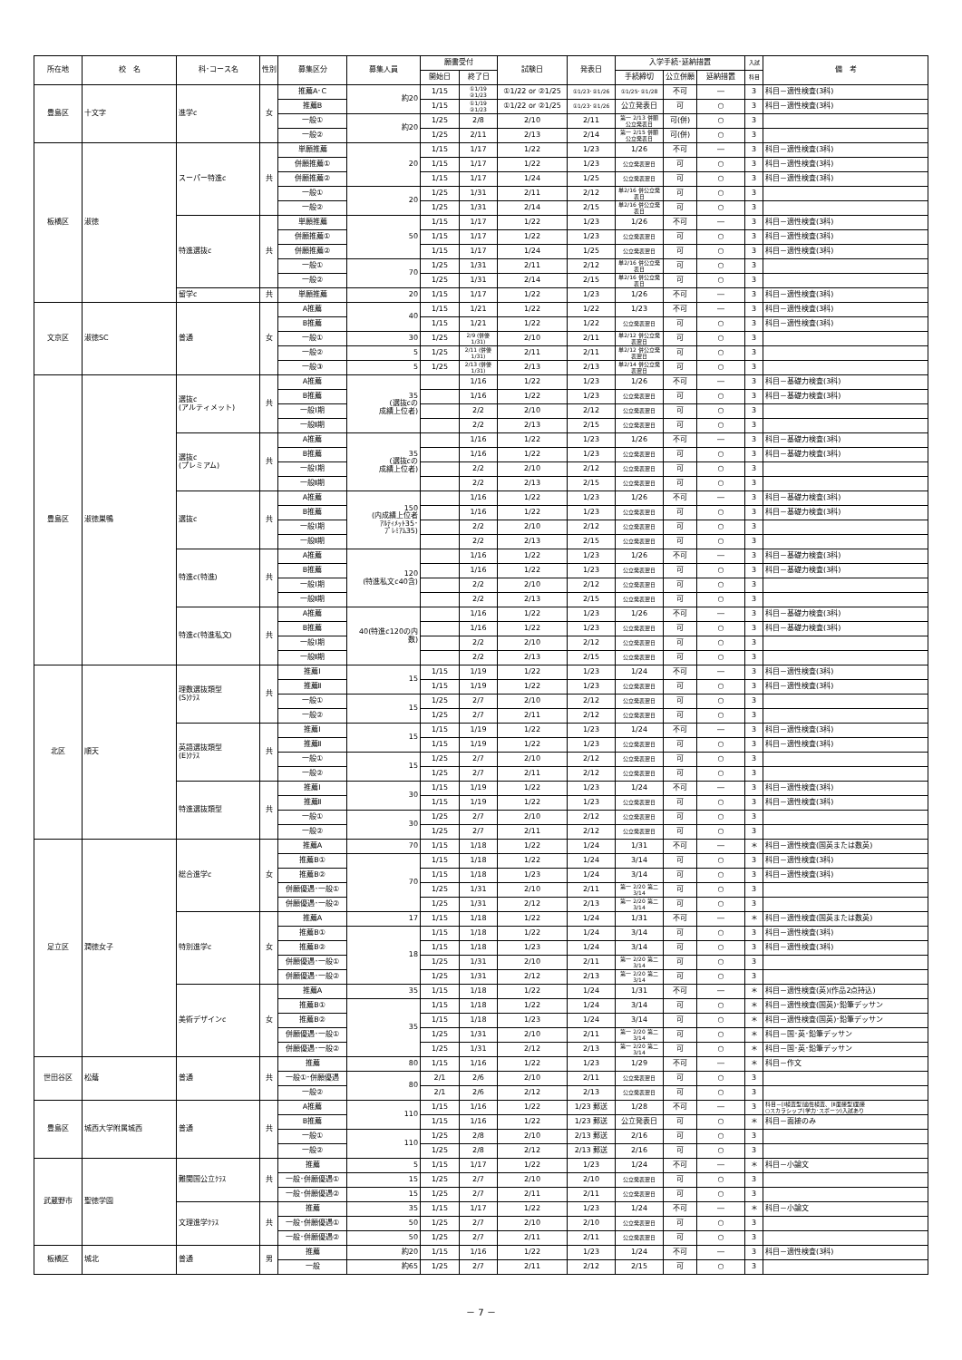| 所在地 | 校 名 | 科･コース名 | 性別 | 募集区分 | 募集人員 | 願書受付 | | 試験日 | 発表日 | 入学手続･延納措置 | | | 入試 | 備 考 |
| --- | --- | --- | --- | --- | --- | --- | --- | --- | --- | --- | --- | --- | --- | --- |
| | | | | | | 開始日 | 終了日 | | | 手続締切 | 公立併願 | 延納措置 | 科目 | |
| 豊島区 | 十文字 | 進学c | 女 | 推薦A･C | 約20 | 1/15 | ①1/19 ②1/23 | ①1/22 or ②1/25 | ①1/23･②1/26 | ①1/25･②1/28 | 不可 | ― | 3 | 科目－適性検査(3科) |
| | | | | 推薦B | | 1/15 | ①1/19 ②1/23 | ①1/22 or ②1/25 | ①1/23･②1/26 | 公立発表日 | 可 | ○ | 3 | 科目－適性検査(3科) |
| | | | | 一般① | 約20 | 1/25 | 2/8 | 2/10 | 2/11 | 第一 2/13 併願 公立発表日 | 可(併) | ○ | 3 | |
| | | | | 一般② | | 1/25 | 2/11 | 2/13 | 2/14 | 第一 2/15 併願 公立発表日 | 可(併) | ○ | 3 | |
| 板橋区 | 淑徳 | スーパー特進c | 共 | 単願推薦 | 20 | 1/15 | 1/17 | 1/22 | 1/23 | 1/26 | 不可 | ― | 3 | 科目－適性検査(3科) |
| | | | | 併願推薦① | | 1/15 | 1/17 | 1/22 | 1/23 | 公立発表翌日 | 可 | ○ | 3 | 科目－適性検査(3科) |
| | | | | 併願推薦② | | 1/15 | 1/17 | 1/24 | 1/25 | 公立発表翌日 | 可 | ○ | 3 | 科目－適性検査(3科) |
| | | | | 一般① | 20 | 1/25 | 1/31 | 2/11 | 2/12 | 単2/16 併公立発表日 | 可 | ○ | 3 | |
| | | | | 一般② | | 1/25 | 1/31 | 2/14 | 2/15 | 単2/16 併公立発表日 | 可 | ○ | 3 | |
| | | 特進選抜c | 共 | 単願推薦 | 50 | 1/15 | 1/17 | 1/22 | 1/23 | 1/26 | 不可 | ― | 3 | 科目－適性検査(3科) |
| | | | | 併願推薦① | | 1/15 | 1/17 | 1/22 | 1/23 | 公立発表翌日 | 可 | ○ | 3 | 科目－適性検査(3科) |
| | | | | 併願推薦② | | 1/15 | 1/17 | 1/24 | 1/25 | 公立発表翌日 | 可 | ○ | 3 | 科目－適性検査(3科) |
| | | | | 一般① | 70 | 1/25 | 1/31 | 2/11 | 2/12 | 単2/16 併公立発表日 | 可 | ○ | 3 | |
| | | | | 一般② | | 1/25 | 1/31 | 2/14 | 2/15 | 単2/16 併公立発表日 | 可 | ○ | 3 | |
| | | 留学c | 共 | 単願推薦 | 20 | 1/15 | 1/17 | 1/22 | 1/23 | 1/26 | 不可 | ― | 3 | 科目－適性検査(3科) |
| 文京区 | 淑徳SC | 普通 | 女 | A推薦 | 40 | 1/15 | 1/21 | 1/22 | 1/22 | 1/23 | 不可 | ― | 3 | 科目－適性検査(3科) |
| | | | | B推薦 | | 1/15 | 1/21 | 1/22 | 1/22 | 公立発表翌日 | 可 | ○ | 3 | 科目－適性検査(3科) |
| | | | | 一般① | 30 | 1/25 | 2/9 (併優1/31) | 2/10 | 2/11 | 単2/12 併公立発表翌日 | 可 | ○ | 3 | |
| | | | | 一般② | 5 | 1/25 | 2/11 (併優1/31) | 2/11 | 2/11 | 単2/12 併公立発表翌日 | 可 | ○ | 3 | |
| | | | | 一般③ | 5 | 1/25 | 2/13 (併優1/31) | 2/13 | 2/13 | 単2/14 併公立発表翌日 | 可 | ○ | 3 | |
| 豊島区 | 淑徳巣鴨 | 選抜c (アルティメット) | 共 | A推薦 | 35 (選抜cの 成績上位者) | | 1/16 | 1/22 | 1/23 | 1/26 | 不可 | ― | 3 | 科目－基礎力検査(3科) |
| | | | | B推薦 | | | 1/16 | 1/22 | 1/23 | 公立発表翌日 | 可 | ○ | 3 | 科目－基礎力検査(3科) |
| | | | | 一般Ⅰ期 | | | 2/2 | 2/10 | 2/12 | 公立発表翌日 | 可 | ○ | 3 | |
| | | | | 一般Ⅱ期 | | | 2/2 | 2/13 | 2/15 | 公立発表翌日 | 可 | ○ | 3 | |
| | | 選抜c (プレミアム) | 共 | A推薦 | 35 (選抜cの 成績上位者) | | 1/16 | 1/22 | 1/23 | 1/26 | 不可 | ― | 3 | 科目－基礎力検査(3科) |
| | | | | B推薦 | | | 1/16 | 1/22 | 1/23 | 公立発表翌日 | 可 | ○ | 3 | 科目－基礎力検査(3科) |
| | | | | 一般Ⅰ期 | | | 2/2 | 2/10 | 2/12 | 公立発表翌日 | 可 | ○ | 3 | |
| | | | | 一般Ⅱ期 | | | 2/2 | 2/13 | 2/15 | 公立発表翌日 | 可 | ○ | 3 | |
| | | 選抜c | 共 | A推薦 | 150 (内成績上位者 ｱﾙﾃｨﾒｯﾄ35･ ﾌﾟﾚﾐｱﾑ35) | | 1/16 | 1/22 | 1/23 | 1/26 | 不可 | ― | 3 | 科目－基礎力検査(3科) |
| | | | | B推薦 | | | 1/16 | 1/22 | 1/23 | 公立発表翌日 | 可 | ○ | 3 | 科目－基礎力検査(3科) |
| | | | | 一般Ⅰ期 | | | 2/2 | 2/10 | 2/12 | 公立発表翌日 | 可 | ○ | 3 | |
| | | | | 一般Ⅱ期 | | | 2/2 | 2/13 | 2/15 | 公立発表翌日 | 可 | ○ | 3 | |
| | | 特進c(特進) | 共 | A推薦 | 120 (特進私文c40含) | | 1/16 | 1/22 | 1/23 | 1/26 | 不可 | ― | 3 | 科目－基礎力検査(3科) |
| | | | | B推薦 | | | 1/16 | 1/22 | 1/23 | 公立発表翌日 | 可 | ○ | 3 | 科目－基礎力検査(3科) |
| | | | | 一般Ⅰ期 | | | 2/2 | 2/10 | 2/12 | 公立発表翌日 | 可 | ○ | 3 | |
| | | | | 一般Ⅱ期 | | | 2/2 | 2/13 | 2/15 | 公立発表翌日 | 可 | ○ | 3 | |
| | | 特進c(特進私文) | 共 | A推薦 | 40(特進c120の内 数) | | 1/16 | 1/22 | 1/23 | 1/26 | 不可 | ― | 3 | 科目－基礎力検査(3科) |
| | | | | B推薦 | | | 1/16 | 1/22 | 1/23 | 公立発表翌日 | 可 | ○ | 3 | 科目－基礎力検査(3科) |
| | | | | 一般Ⅰ期 | | | 2/2 | 2/10 | 2/12 | 公立発表翌日 | 可 | ○ | 3 | |
| | | | | 一般Ⅱ期 | | | 2/2 | 2/13 | 2/15 | 公立発表翌日 | 可 | ○ | 3 | |
| 北区 | 順天 | 理数選抜類型 (S)ｸﾗｽ | 共 | 推薦Ⅰ | 15 | 1/15 | 1/19 | 1/22 | 1/23 | 1/24 | 不可 | ― | 3 | 科目－適性検査(3科) |
| | | | | 推薦Ⅱ | | 1/15 | 1/19 | 1/22 | 1/23 | 公立発表翌日 | 可 | ○ | 3 | 科目－適性検査(3科) |
| | | | | 一般① | 15 | 1/25 | 2/7 | 2/10 | 2/12 | 公立発表翌日 | 可 | ○ | 3 | |
| | | | | 一般② | | 1/25 | 2/7 | 2/11 | 2/12 | 公立発表翌日 | 可 | ○ | 3 | |
| | | 英語選抜類型 (E)ｸﾗｽ | 共 | 推薦Ⅰ | 15 | 1/15 | 1/19 | 1/22 | 1/23 | 1/24 | 不可 | ― | 3 | 科目－適性検査(3科) |
| | | | | 推薦Ⅱ | | 1/15 | 1/19 | 1/22 | 1/23 | 公立発表翌日 | 可 | ○ | 3 | 科目－適性検査(3科) |
| | | | | 一般① | 15 | 1/25 | 2/7 | 2/10 | 2/12 | 公立発表翌日 | 可 | ○ | 3 | |
| | | | | 一般② | | 1/25 | 2/7 | 2/11 | 2/12 | 公立発表翌日 | 可 | ○ | 3 | |
| | | 特進選抜類型 | 共 | 推薦Ⅰ | 30 | 1/15 | 1/19 | 1/22 | 1/23 | 1/24 | 不可 | ― | 3 | 科目－適性検査(3科) |
| | | | | 推薦Ⅱ | | 1/15 | 1/19 | 1/22 | 1/23 | 公立発表翌日 | 可 | ○ | 3 | 科目－適性検査(3科) |
| | | | | 一般① | 30 | 1/25 | 2/7 | 2/10 | 2/12 | 公立発表翌日 | 可 | ○ | 3 | |
| | | | | 一般② | | 1/25 | 2/7 | 2/11 | 2/12 | 公立発表翌日 | 可 | ○ | 3 | |
| 足立区 | 潤徳女子 | 総合進学c | 女 | 推薦A | 70 | 1/15 | 1/18 | 1/22 | 1/24 | 1/31 | 不可 | ― | ＊ | 科目－適性検査(国英または数英) |
| | | | | 推薦B① | 70 | 1/15 | 1/18 | 1/22 | 1/24 | 3/14 | 可 | ○ | 3 | 科目－適性検査(3科) |
| | | | | 推薦B② | | 1/15 | 1/18 | 1/23 | 1/24 | 3/14 | 可 | ○ | 3 | 科目－適性検査(3科) |
| | | | | 併願優遇･一般① | | 1/25 | 1/31 | 2/10 | 2/11 | 第一 2/20 第二 3/14 | 可 | ○ | 3 | |
| | | | | 併願優遇･一般② | | 1/25 | 1/31 | 2/12 | 2/13 | 第一 2/20 第二 3/14 | 可 | ○ | 3 | |
| | | 特別進学c | 女 | 推薦A | 17 | 1/15 | 1/18 | 1/22 | 1/24 | 1/31 | 不可 | ― | ＊ | 科目－適性検査(国英または数英) |
| | | | | 推薦B① | 18 | 1/15 | 1/18 | 1/22 | 1/24 | 3/14 | 可 | ○ | 3 | 科目－適性検査(3科) |
| | | | | 推薦B② | | 1/15 | 1/18 | 1/23 | 1/24 | 3/14 | 可 | ○ | 3 | 科目－適性検査(3科) |
| | | | | 併願優遇･一般① | | 1/25 | 1/31 | 2/10 | 2/11 | 第一 2/20 第二 3/14 | 可 | ○ | 3 | |
| | | | | 併願優遇･一般② | | 1/25 | 1/31 | 2/12 | 2/13 | 第一 2/20 第二 3/14 | 可 | ○ | 3 | |
| | | 美術デザインc | 女 | 推薦A | 35 | 1/15 | 1/18 | 1/22 | 1/24 | 1/31 | 不可 | ― | ＊ | 科目－適性検査(英)(作品2点持込) |
| | | | | 推薦B① | 35 | 1/15 | 1/18 | 1/22 | 1/24 | 3/14 | 可 | ○ | ＊ | 科目－適性検査(国英)･鉛筆デッサン |
| | | | | 推薦B② | | 1/15 | 1/18 | 1/23 | 1/24 | 3/14 | 可 | ○ | ＊ | 科目－適性検査(国英)･鉛筆デッサン |
| | | | | 併願優遇･一般① | | 1/25 | 1/31 | 2/10 | 2/11 | 第一 2/20 第二 3/14 | 可 | ○ | ＊ | 科目－国･英･鉛筆デッサン |
| | | | | 併願優遇･一般② | | 1/25 | 1/31 | 2/12 | 2/13 | 第一 2/20 第二 3/14 | 可 | ○ | ＊ | 科目－国･英･鉛筆デッサン |
| 世田谷区 | 松蔭 | 普通 | 共 | 推薦 | 80 | 1/15 | 1/16 | 1/22 | 1/23 | 1/29 | 不可 | ― | ＊ | 科目－作文 |
| | | | | 一般①･併願優遇 | 80 | 2/1 | 2/6 | 2/10 | 2/11 | 公立発表翌日 | 可 | ○ | 3 | |
| | | | | 一般② | | 2/1 | 2/6 | 2/12 | 2/13 | 公立発表翌日 | 可 | ○ | 3 | |
| 豊島区 | 城西大学附属城西 | 普通 | 共 | A推薦 | 110 | 1/15 | 1/16 | 1/22 | 1/23 郵送 | 1/28 | 不可 | ― | 3 | 科目－[Ⅰ検査型]適性検査、[Ⅱ面接型]面接 ○スカラシップ(学力･スポーツ)入試あり |
| | | | | B推薦 | | 1/15 | 1/16 | 1/22 | 1/23 郵送 | 公立発表日 | 可 | ○ | ＊ | 科目－面接のみ |
| | | | | 一般① | 110 | 1/25 | 2/8 | 2/10 | 2/13 郵送 | 2/16 | 可 | ○ | 3 | |
| | | | | 一般② | | 1/25 | 2/8 | 2/12 | 2/13 郵送 | 2/16 | 可 | ○ | 3 | |
| 武蔵野市 | 聖徳学園 | 難関国公立ｸﾗｽ | 共 | 推薦 | 5 | 1/15 | 1/17 | 1/22 | 1/23 | 1/24 | 不可 | ― | ＊ | 科目－小論文 |
| | | | | 一般･併願優遇① | 15 | 1/25 | 2/7 | 2/10 | 2/10 | 公立発表翌日 | 可 | ○ | 3 | |
| | | | | 一般･併願優遇② | 15 | 1/25 | 2/7 | 2/11 | 2/11 | 公立発表翌日 | 可 | ○ | 3 | |
| | | 文理進学ｸﾗｽ | 共 | 推薦 | 35 | 1/15 | 1/17 | 1/22 | 1/23 | 1/24 | 不可 | ― | ＊ | 科目－小論文 |
| | | | | 一般･併願優遇① | 50 | 1/25 | 2/7 | 2/10 | 2/10 | 公立発表翌日 | 可 | ○ | 3 | |
| | | | | 一般･併願優遇② | 50 | 1/25 | 2/7 | 2/11 | 2/11 | 公立発表翌日 | 可 | ○ | 3 | |
| 板橋区 | 城北 | 普通 | 男 | 推薦 | 約20 | 1/15 | 1/16 | 1/22 | 1/23 | 1/24 | 不可 | ― | 3 | 科目－適性検査(3科) |
| | | | | 一般 | 約65 | 1/25 | 2/7 | 2/11 | 2/12 | 2/15 | 可 | ○ | 3 | |
－ 7 －